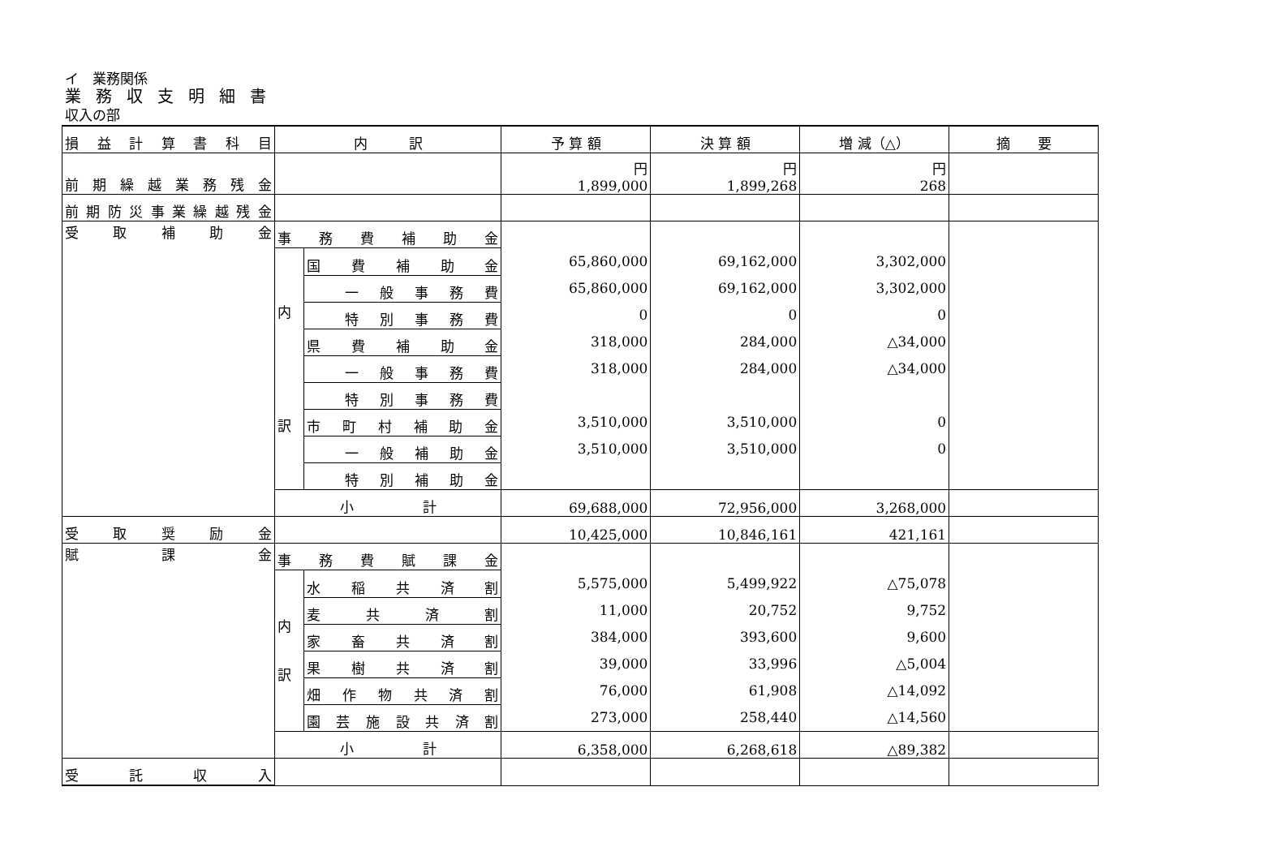イ　業務関係
業務収支明細書
収入の部
| 損益計算書科目 | 内 訳 | | 予 算 額 | 決 算 額 | 増 減（△） | 摘 要 |
| --- | --- | --- | --- | --- | --- | --- |
| 前期繰越業務残金 | | | 円 1,899,000 | 円 1,899,268 | 円 268 | |
| 前期防災事業繰越残金 | | | | | | |
| 受取補助金 | 事務費補助金 | | 65,860,000 65,860,000 0 318,000 318,000 3,510,000 3,510,000 | 69,162,000 69,162,000 0 284,000 284,000 3,510,000 3,510,000 | 3,302,000 3,302,000 0 △34,000 △34,000 0 0 | |
| | 内 訳 | 国費補助金 | | | | |
| | | 一般事務費 | | | | |
| | | 特別事務費 | | | | |
| | | 県費補助金 | | | | |
| | | 一般事務費 | | | | |
| | | 特別事務費 | | | | |
| | | 市町村補助金 | | | | |
| | | 一般補助金 | | | | |
| | | 特別補助金 | | | | |
| | 小 計 | | 69,688,000 | 72,956,000 | 3,268,000 | |
| 受取奨励金 | | | 10,425,000 | 10,846,161 | 421,161 | |
| 賦課金 | 事務費賦課金 | | 5,575,000 11,000 384,000 39,000 76,000 273,000 | 5,499,922 20,752 393,600 33,996 61,908 258,440 | △75,078 9,752 9,600 △5,004 △14,092 △14,560 | |
| | 内 訳 | 水稲共済割 | | | | |
| | | 麦共済割 | | | | |
| | | 家畜共済割 | | | | |
| | | 果樹共済割 | | | | |
| | | 畑作物共済割 | | | | |
| | | 園芸施設共済割 | | | | |
| | 小 計 | | 6,358,000 | 6,268,618 | △89,382 | |
| 受託収入 | | | | | | |